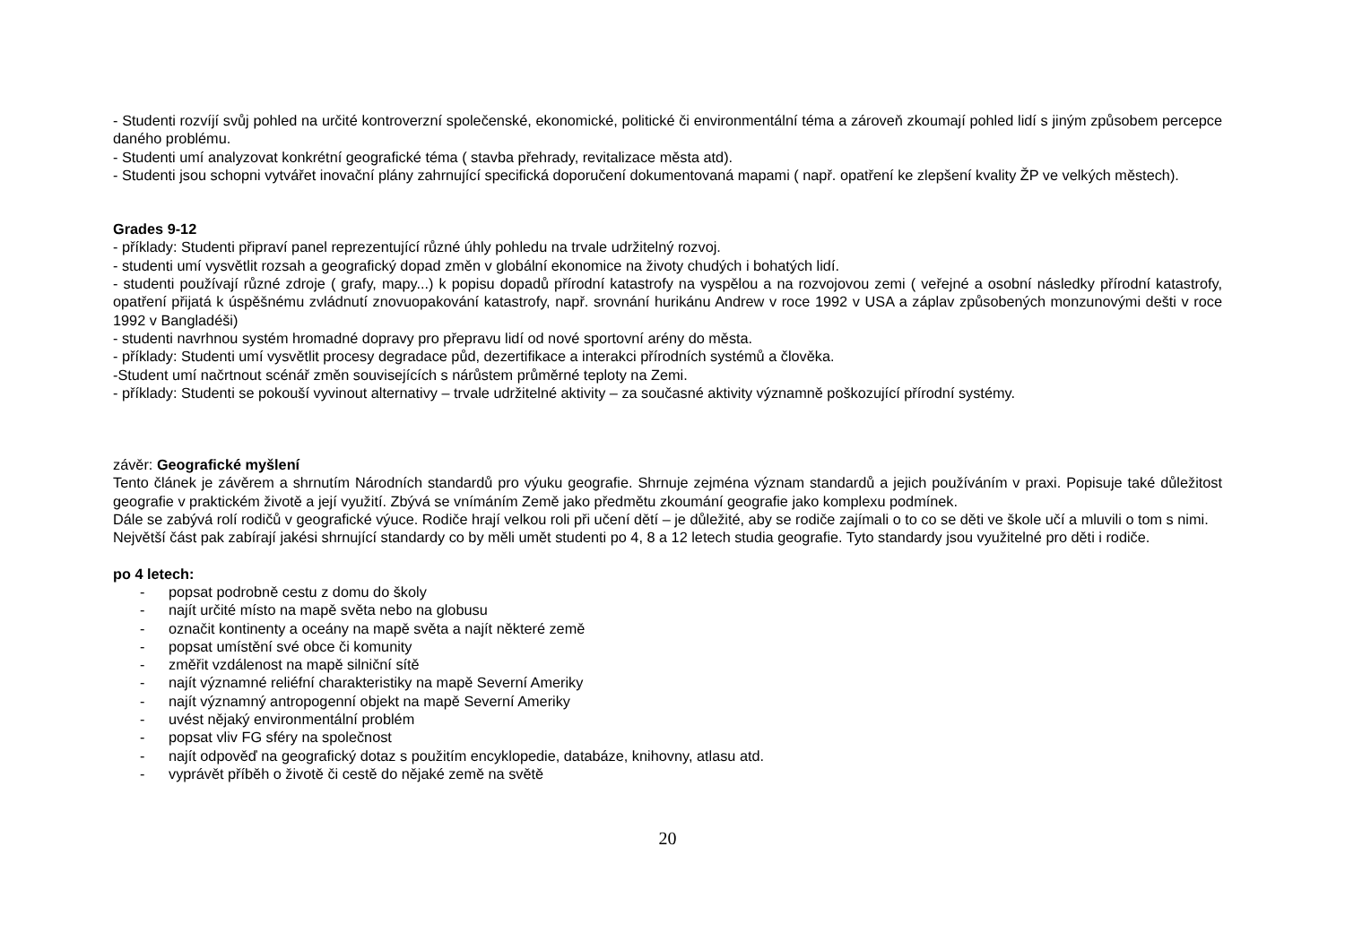- Studenti rozvíjí svůj pohled na určité kontroverzní společenské, ekonomické, politické či environmentální téma a zároveň zkoumají pohled lidí s jiným způsobem percepce daného problému.
- Studenti umí analyzovat konkrétní geografické téma ( stavba přehrady, revitalizace města atd).
- Studenti jsou schopni vytvářet inovační plány zahrnující specifická doporučení dokumentovaná mapami ( např. opatření ke zlepšení kvality ŽP ve velkých městech).
Grades 9-12
- příklady: Studenti připraví panel reprezentující různé úhly pohledu na trvale udržitelný rozvoj.
- studenti umí vysvětlit rozsah a geografický dopad změn v globální ekonomice na životy chudých i bohatých lidí.
- studenti používají různé zdroje ( grafy, mapy...) k popisu dopadů přírodní katastrofy na vyspělou a na rozvojovou zemi ( veřejné a osobní následky přírodní katastrofy, opatření přijatá k úspěšnému zvládnutí znovuopakování katastrofy, např. srovnání hurikánu Andrew v roce 1992 v USA a záplav způsobených monzunovými dešti v roce 1992 v Bangladéši)
- studenti navrhnou systém hromadné dopravy pro přepravu lidí od nové sportovní arény do města.
- příklady: Studenti umí vysvětlit procesy degradace půd, dezertifikace a interakci přírodních systémů a člověka.
-Student umí načrtnout scénář změn souvisejících s nárůstem průměrné teploty na Zemi.
- příklady: Studenti se pokouší vyvinout alternativy – trvale udržitelné aktivity – za současné aktivity významně poškozující přírodní systémy.
závěr: Geografické myšlení
Tento článek je závěrem a shrnutím Národních standardů pro výuku geografie. Shrnuje zejména význam standardů a jejich používáním v praxi. Popisuje také důležitost geografie v praktickém životě a její využití. Zbývá se vnímáním Země jako předmětu zkoumání geografie jako komplexu podmínek.
Dále se zabývá rolí rodičů v geografické výuce. Rodiče hrají velkou roli při učení dětí – je důležité, aby se rodiče zajímali o to co se děti ve škole učí a mluvili o tom s nimi.
Největší část pak zabírají jakési shrnující standardy co by měli umět studenti po 4, 8 a 12 letech studia geografie. Tyto standardy jsou využitelné pro děti i rodiče.
po 4 letech:
- popsat podrobně cestu z domu do školy
- najít určité místo na mapě světa nebo na globusu
- označit kontinenty a oceány na mapě světa a najít některé země
- popsat umístění své obce či komunity
- změřit vzdálenost na mapě silniční sítě
- najít významné reliéfní charakteristiky na mapě Severní Ameriky
- najít významný antropogenní objekt na mapě Severní Ameriky
- uvést nějaký environmentální problém
- popsat vliv FG sféry na společnost
- najít odpověď na geografický dotaz s použitím encyklopedie, databáze, knihovny, atlasu atd.
- vyprávět příběh o životě či cestě do nějaké země na světě
20